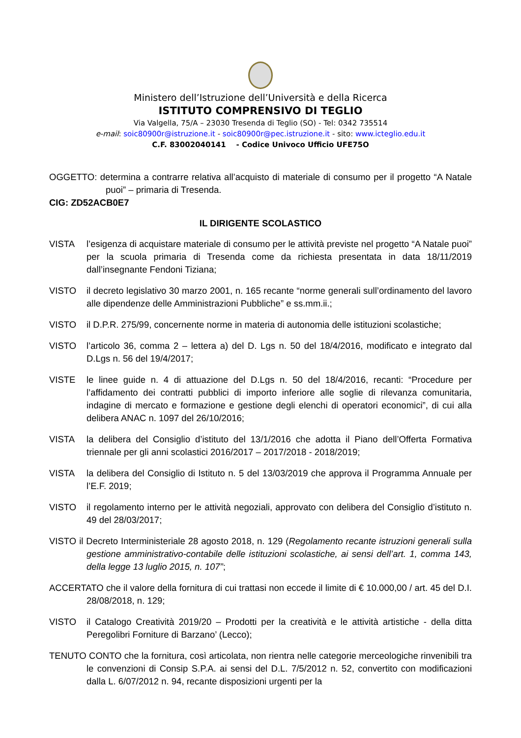Ministero dell’Istruzione dell’Università e della Ricerca
ISTITUTO COMPRENSIVO DI TEGLIO
Via Valgella, 75/A – 23030 Tresenda di Teglio (SO) - Tel: 0342 735514
e-mail: soic80900r@istruzione.it - soic80900r@pec.istruzione.it - sito: www.icteglio.edu.it
C.F. 83002040141 - Codice Univoco Ufficio UFE75O
OGGETTO: determina a contrarre relativa all’acquisto di materiale di consumo per il progetto “A Natale puoi” – primaria di Tresenda.
CIG: ZD52ACB0E7
IL DIRIGENTE SCOLASTICO
VISTA l’esigenza di acquistare materiale di consumo per le attività previste nel progetto “A Natale puoi” per la scuola primaria di Tresenda come da richiesta presentata in data 18/11/2019 dall’insegnante Fendoni Tiziana;
VISTO il decreto legislativo 30 marzo 2001, n. 165 recante “norme generali sull’ordinamento del lavoro alle dipendenze delle Amministrazioni Pubbliche” e ss.mm.ii.;
VISTO il D.P.R. 275/99, concernente norme in materia di autonomia delle istituzioni scolastiche;
VISTO l’articolo 36, comma 2 – lettera a) del D. Lgs n. 50 del 18/4/2016, modificato e integrato dal D.Lgs n. 56 del 19/4/2017;
VISTE le linee guide n. 4 di attuazione del D.Lgs n. 50 del 18/4/2016, recanti: “Procedure per l’affidamento dei contratti pubblici di importo inferiore alle soglie di rilevanza comunitaria, indagine di mercato e formazione e gestione degli elenchi di operatori economici”, di cui alla delibera ANAC n. 1097 del 26/10/2016;
VISTA la delibera del Consiglio d’istituto del 13/1/2016 che adotta il Piano dell’Offerta Formativa triennale per gli anni scolastici 2016/2017 – 2017/2018 - 2018/2019;
VISTA la delibera del Consiglio di Istituto n. 5 del 13/03/2019 che approva il Programma Annuale per l’E.F. 2019;
VISTO il regolamento interno per le attività negoziali, approvato con delibera del Consiglio d’istituto n. 49 del 28/03/2017;
VISTO il Decreto Interministeriale 28 agosto 2018, n. 129 (Regolamento recante istruzioni generali sulla gestione amministrativo-contabile delle istituzioni scolastiche, ai sensi dell’art. 1, comma 143, della legge 13 luglio 2015, n. 107”;
ACCERTATO che il valore della fornitura di cui trattasi non eccede il limite di € 10.000,00 / art. 45 del D.I. 28/08/2018, n. 129;
VISTO il Catalogo Creatività 2019/20 – Prodotti per la creatività e le attività artistiche - della ditta Peregolibri Forniture di Barzano’ (Lecco);
TENUTO CONTO che la fornitura, così articolata, non rientra nelle categorie merceologiche rinvenibili tra le convenzioni di Consip S.P.A. ai sensi del D.L. 7/5/2012 n. 52, convertito con modificazioni dalla L. 6/07/2012 n. 94, recante disposizioni urgenti per la